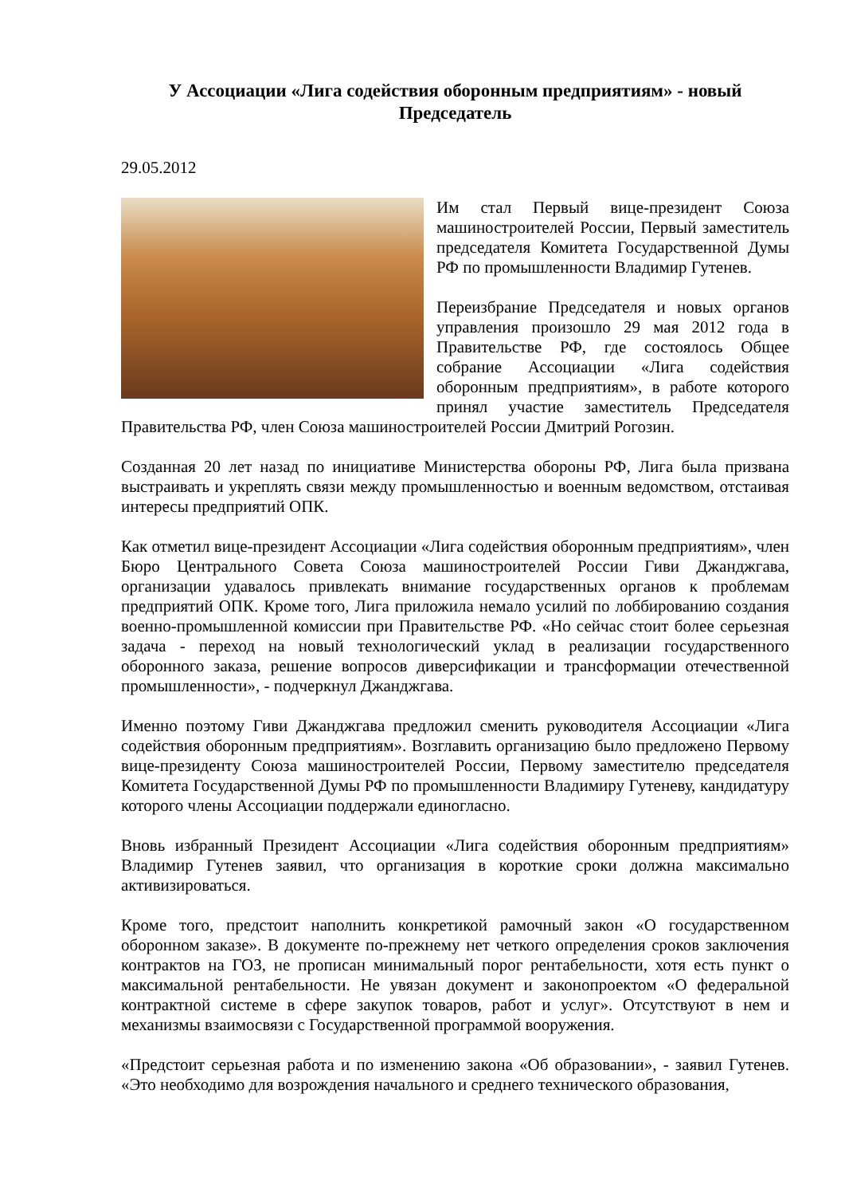У Ассоциации «Лига содействия оборонным предприятиям» - новый Председатель
29.05.2012
Им стал Первый вице-президент Союза машиностроителей России, Первый заместитель председателя Комитета Государственной Думы РФ по промышленности Владимир Гутенев.
Переизбрание Председателя и новых органов управления произошло 29 мая 2012 года в Правительстве РФ, где состоялось Общее собрание Ассоциации «Лига содействия оборонным предприятиям», в работе которого принял участие заместитель Председателя Правительства РФ, член Союза машиностроителей России Дмитрий Рогозин.
Созданная 20 лет назад по инициативе Министерства обороны РФ, Лига была призвана выстраивать и укреплять связи между промышленностью и военным ведомством, отстаивая интересы предприятий ОПК.
Как отметил вице-президент Ассоциации «Лига содействия оборонным предприятиям», член Бюро Центрального Совета Союза машиностроителей России Гиви Джанджгава, организации удавалось привлекать внимание государственных органов к проблемам предприятий ОПК. Кроме того, Лига приложила немало усилий по лоббированию создания военно-промышленной комиссии при Правительстве РФ. «Но сейчас стоит более серьезная задача - переход на новый технологический уклад в реализации государственного оборонного заказа, решение вопросов диверсификации и трансформации отечественной промышленности», - подчеркнул Джанджгава.
Именно поэтому Гиви Джанджгава предложил сменить руководителя Ассоциации «Лига содействия оборонным предприятиям». Возглавить организацию было предложено Первому вице-президенту Союза машиностроителей России, Первому заместителю председателя Комитета Государственной Думы РФ по промышленности Владимиру Гутеневу, кандидатуру которого члены Ассоциации поддержали единогласно.
Вновь избранный Президент Ассоциации «Лига содействия оборонным предприятиям» Владимир Гутенев заявил, что организация в короткие сроки должна максимально активизироваться.
Кроме того, предстоит наполнить конкретикой рамочный закон «О государственном оборонном заказе». В документе по-прежнему нет четкого определения сроков заключения контрактов на ГОЗ, не прописан минимальный порог рентабельности, хотя есть пункт о максимальной рентабельности. Не увязан документ и законопроектом «О федеральной контрактной системе в сфере закупок товаров, работ и услуг». Отсутствуют в нем и механизмы взаимосвязи с Государственной программой вооружения.
«Предстоит серьезная работа и по изменению закона «Об образовании», - заявил Гутенев. «Это необходимо для возрождения начального и среднего технического образования,